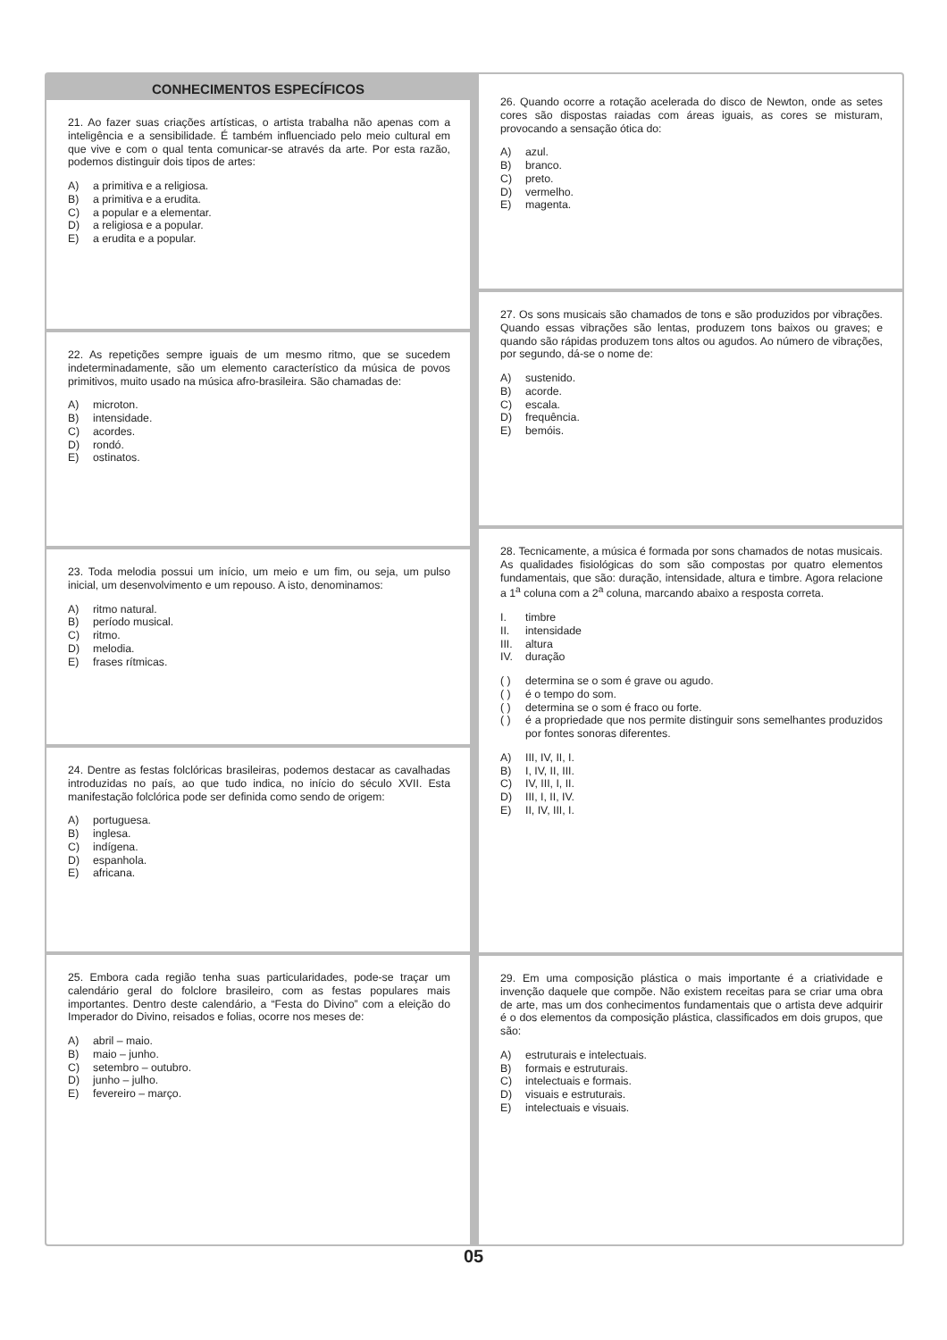CONHECIMENTOS ESPECÍFICOS
21. Ao fazer suas criações artísticas, o artista trabalha não apenas com a inteligência e a sensibilidade. É também influenciado pelo meio cultural em que vive e com o qual tenta comunicar-se através da arte. Por esta razão, podemos distinguir dois tipos de artes:
A) a primitiva e a religiosa.
B) a primitiva e a erudita.
C) a popular e a elementar.
D) a religiosa e a popular.
E) a erudita e a popular.
22. As repetições sempre iguais de um mesmo ritmo, que se sucedem indeterminadamente, são um elemento característico da música de povos primitivos, muito usado na música afro-brasileira. São chamadas de:
A) microton.
B) intensidade.
C) acordes.
D) rondó.
E) ostinatos.
23. Toda melodia possui um início, um meio e um fim, ou seja, um pulso inicial, um desenvolvimento e um repouso. A isto, denominamos:
A) ritmo natural.
B) período musical.
C) ritmo.
D) melodia.
E) frases rítmicas.
24. Dentre as festas folclóricas brasileiras, podemos destacar as cavalhadas introduzidas no país, ao que tudo indica, no início do século XVII. Esta manifestação folclórica pode ser definida como sendo de origem:
A) portuguesa.
B) inglesa.
C) indígena.
D) espanhola.
E) africana.
25. Embora cada região tenha suas particularidades, pode-se traçar um calendário geral do folclore brasileiro, com as festas populares mais importantes. Dentro deste calendário, a “Festa do Divino” com a eleição do Imperador do Divino, reisados e folias, ocorre nos meses de:
A) abril – maio.
B) maio – junho.
C) setembro – outubro.
D) junho – julho.
E) fevereiro – março.
26. Quando ocorre a rotação acelerada do disco de Newton, onde as setes cores são dispostas raiadas com áreas iguais, as cores se misturam, provocando a sensação ótica do:
A) azul.
B) branco.
C) preto.
D) vermelho.
E) magenta.
27. Os sons musicais são chamados de tons e são produzidos por vibrações. Quando essas vibrações são lentas, produzem tons baixos ou graves; e quando são rápidas produzem tons altos ou agudos. Ao número de vibrações, por segundo, dá-se o nome de:
A) sustenido.
B) acorde.
C) escala.
D) frequência.
E) bemóis.
28. Tecnicamente, a música é formada por sons chamados de notas musicais. As qualidades fisiológicas do som são compostas por quatro elementos fundamentais, que são: duração, intensidade, altura e timbre. Agora relacione a 1<sup>a</sup> coluna com a 2<sup>a</sup> coluna, marcando abaixo a resposta correta.
I. timbre
II. intensidade
III. altura
IV. duração
( ) determina se o som é grave ou agudo.
( ) é o tempo do som.
( ) determina se o som é fraco ou forte.
( ) é a propriedade que nos permite distinguir sons semelhantes produzidos por fontes sonoras diferentes.
A) III, IV, II, I.
B) I, IV, II, III.
C) IV, III, I, II.
D) III, I, II, IV.
E) II, IV, III, I.
29. Em uma composição plástica o mais importante é a criatividade e invenção daquele que compõe. Não existem receitas para se criar uma obra de arte, mas um dos conhecimentos fundamentais que o artista deve adquirir é o dos elementos da composição plástica, classificados em dois grupos, que são:
A) estruturais e intelectuais.
B) formais e estruturais.
C) intelectuais e formais.
D) visuais e estruturais.
E) intelectuais e visuais.
05